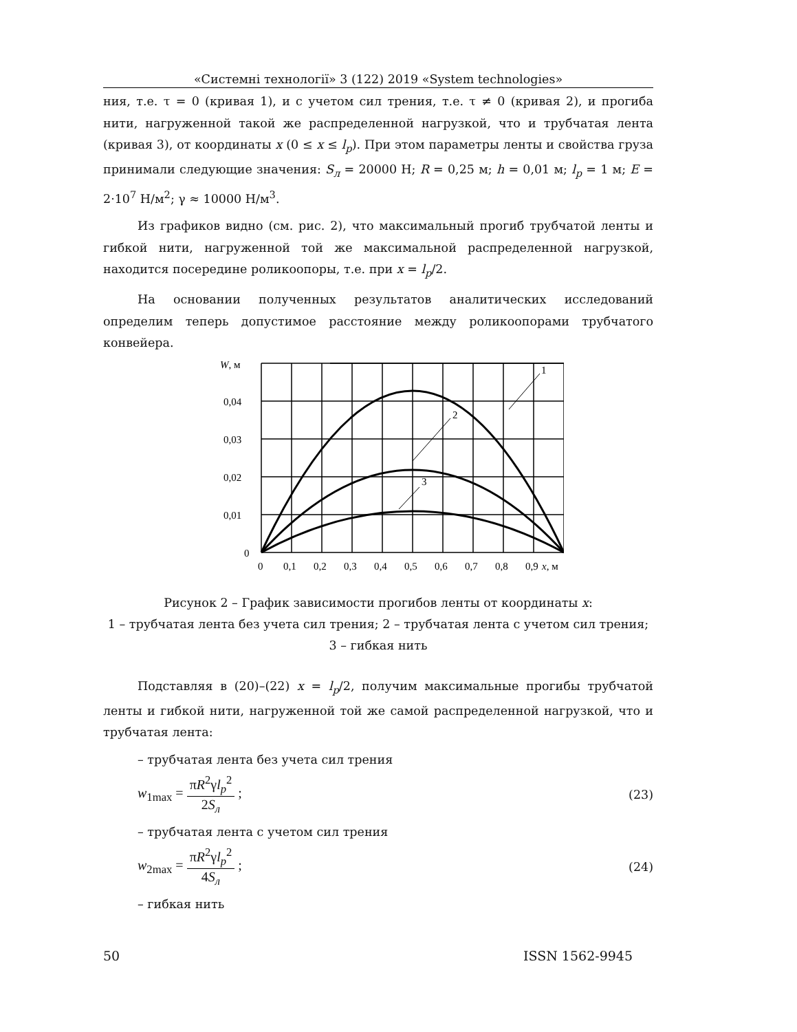«Системні технології» 3 (122) 2019 «System technologies»
ния, т.е. τ = 0 (кривая 1), и с учетом сил трения, т.е. τ ≠ 0 (кривая 2), и прогиба нити, нагруженной такой же распределенной нагрузкой, что и трубчатая лента (кривая 3), от координаты x (0 ≤ x ≤ l<sub>p</sub>). При этом параметры ленты и свойства груза принимали следующие значения: S<sub>л</sub> = 20000 Н; R = 0,25 м; h = 0,01 м; l<sub>p</sub> = 1 м; E = 2·10<sup>7</sup> Н/м<sup>2</sup>; γ ≈ 10000 Н/м<sup>3</sup>.
Из графиков видно (см. рис. 2), что максимальный прогиб трубчатой ленты и гибкой нити, нагруженной той же максимальной распределенной нагрузкой, находится посередине роликоопоры, т.е. при x = l<sub>p</sub>/2.
На основании полученных результатов аналитических исследований определим теперь допустимое расстояние между роликоопорами трубчатого конвейера.
1
2
3
W, м
0,04
0,03
0,02
0,01
0
0
0,1
0,2
0,3
0,4
0,5
0,6
0,7
0,8
0,9
x, м
Рисунок 2 – График зависимости прогибов ленты от координаты x:
1 – трубчатая лента без учета сил трения; 2 – трубчатая лента с учетом сил трения; 3 – гибкая нить
Подставляя в (20)–(22) x = l<sub>p</sub>/2, получим максимальные прогибы трубчатой ленты и гибкой нити, нагруженной той же самой распределенной нагрузкой, что и трубчатая лента:
– трубчатая лента без учета сил трения
w<sub>1max</sub> = πR<sup>2</sup>γl<sub>p</sub><sup>2</sup> 2S<sub>л</sub> ; (23)
– трубчатая лента с учетом сил трения
w<sub>2max</sub> = πR<sup>2</sup>γl<sub>p</sub><sup>2</sup> 4S<sub>л</sub> ; (24)
– гибкая нить
50 ISSN 1562-9945